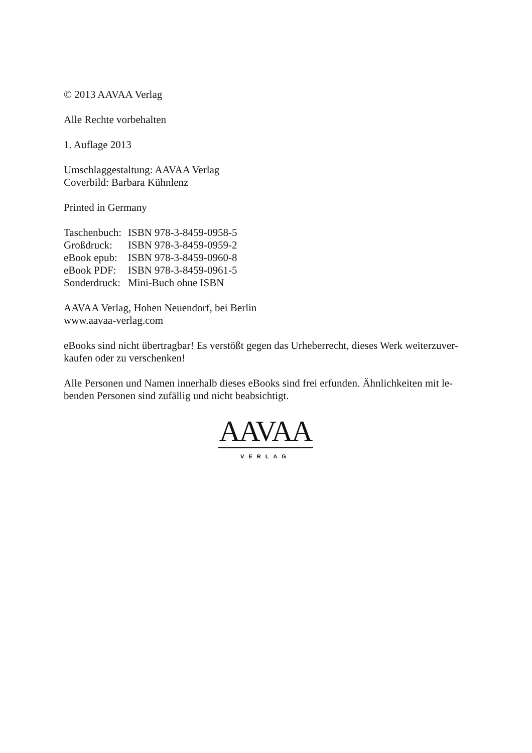© 2013 AAVAA Verlag
Alle Rechte vorbehalten
1. Auflage 2013
Umschlaggestaltung: AAVAA Verlag
Coverbild: Barbara Kühnlenz
Printed in Germany
Taschenbuch: ISBN 978-3-8459-0958-5
Großdruck: ISBN 978-3-8459-0959-2
eBook epub: ISBN 978-3-8459-0960-8
eBook PDF: ISBN 978-3-8459-0961-5
Sonderdruck: Mini-Buch ohne ISBN
AAVAA Verlag, Hohen Neuendorf, bei Berlin
www.aavaa-verlag.com
eBooks sind nicht übertragbar! Es verstößt gegen das Urheberrecht, dieses Werk weiterzuver-
kaufen oder zu verschenken!
Alle Personen und Namen innerhalb dieses eBooks sind frei erfunden. Ähnlichkeiten mit le-
benden Personen sind zufällig und nicht beabsichtigt.
AAVAA
VERLAG